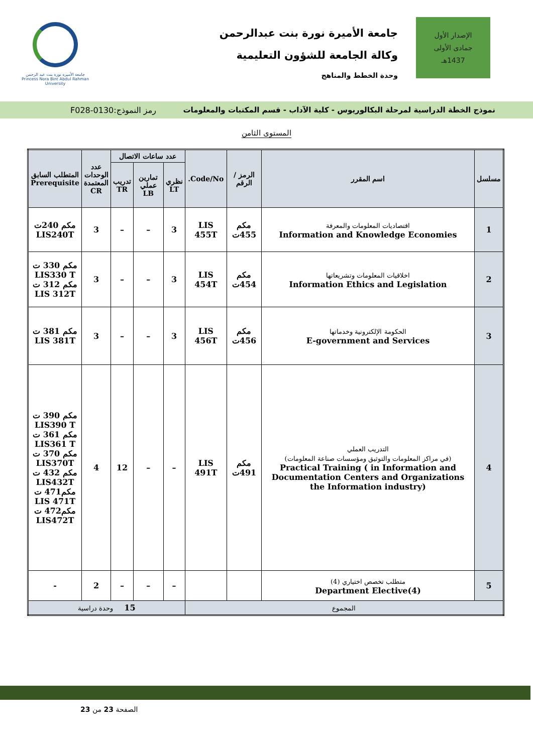الإصدار الأول
جمادى الأولى
1437هـ
جامعة الأميرة نورة بنت عبدالرحمن
وكالة الجامعة للشؤون التعليمية
وحدة الخطط والمناهج
جامعة الأميرة نورة بنت عبد الرحمن
Princess Nora Bint Abdul Rahman University
نموذج الخطة الدراسية لمرحلة البكالوريوس - كلية الآداب - قسم المكتبات والمعلومات رمز النموذج:0130-F028
المستوى الثامن
| مسلسل | اسم المقرر | الرمز / الرقم | Code/No. | عدد ساعات الاتصال | | | عدد الوحدات المعتمدة CR | المتطلب السابق Prerequisite |
| --- | --- | --- | --- | --- | --- | --- | --- | --- |
| | | | | نظري LT | تمارين عملي LB | تدريب TR | | |
| 1 | اقتصاديات المعلومات والمعرفة Information and Knowledge Economies | مكم 455ت | LIS 455T | 3 | – | – | 3 | مكم 240ت LIS240T |
| 2 | اخلاقيات المعلومات وتشريعاتها Information Ethics and Legislation | مكم 454ت | LIS 454T | 3 | – | – | 3 | مكم 330 ت LIS330 T مكم 312 ت LIS 312T |
| 3 | الحكومة الإلكترونية وخدماتها E-government and Services | مكم 456ت | LIS 456T | 3 | – | – | 3 | مكم 381 ت LIS 381T |
| 4 | التدريب العملي (في مراكز المعلومات والتوثيق ومؤسسات صناعة المعلومات) Practical Training ( in Information and Documentation Centers and Organizations the Information industry) | مكم 491ت | LIS 491T | – | – | 12 | 4 | مكم 390 ت LIS390 T مكم 361 ت LIS361 T مكم 370 ت LIS370T مكم 432 ت LIS432T مكم471 ت LIS 471T مكم472 ت LIS472T |
| 5 | متطلب تخصص اختياري (4) Department Elective(4) | | | – | – | – | 2 | - |
| المجموع | | | | 15 وحدة دراسية | | | | |
الصفحة 23 من 23